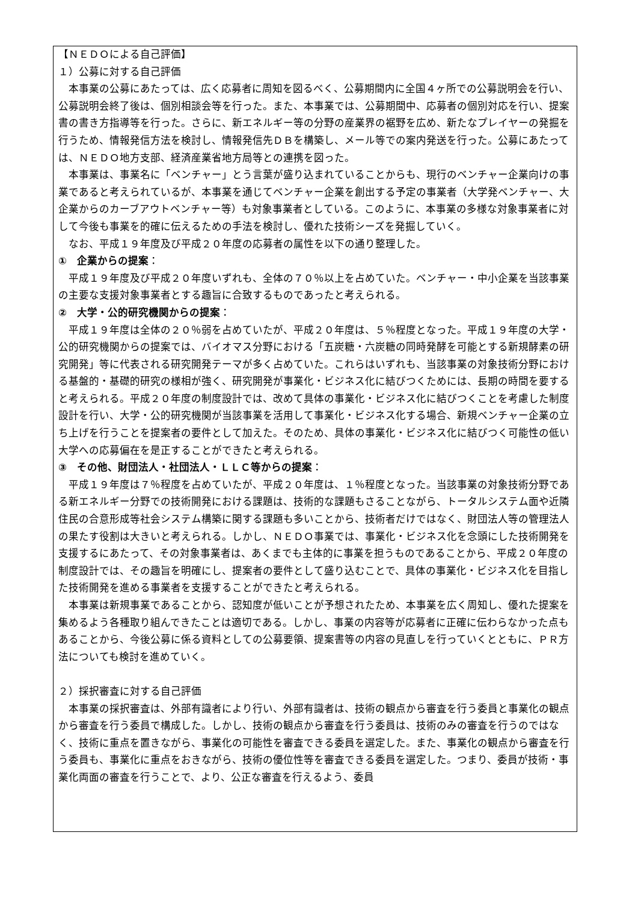【ＮＥＤＯによる自己評価】
１）公募に対する自己評価
本事業の公募にあたっては、広く応募者に周知を図るべく、公募期間内に全国４ヶ所での公募説明会を行い、公募説明会終了後は、個別相談会等を行った。また、本事業では、公募期間中、応募者の個別対応を行い、提案書の書き方指導等を行った。さらに、新エネルギー等の分野の産業界の裾野を広め、新たなプレイヤーの発掘を行うため、情報発信方法を検討し、情報発信先ＤＢを構築し、メール等での案内発送を行った。公募にあたっては、ＮＥＤＯ地方支部、経済産業省地方局等との連携を図った。
本事業は、事業名に「ベンチャー」とう言葉が盛り込まれていることからも、現行のベンチャー企業向けの事業であると考えられているが、本事業を通じてベンチャー企業を創出する予定の事業者（大学発ベンチャー、大企業からのカーブアウトベンチャー等）も対象事業者としている。このように、本事業の多様な対象事業者に対して今後も事業を的確に伝えるための手法を検討し、優れた技術シーズを発掘していく。
なお、平成１９年度及び平成２０年度の応募者の属性を以下の通り整理した。
①　企業からの提案：
平成１９年度及び平成２０年度いずれも、全体の７０％以上を占めていた。ベンチャー・中小企業を当該事業の主要な支援対象事業者とする趣旨に合致するものであったと考えられる。
②　大学・公的研究機関からの提案：
平成１９年度は全体の２０％弱を占めていたが、平成２０年度は、５％程度となった。平成１９年度の大学・公的研究機関からの提案では、バイオマス分野における「五炭糖・六炭糖の同時発酵を可能とする新規酵素の研究開発」等に代表される研究開発テーマが多く占めていた。これらはいずれも、当該事業の対象技術分野における基盤的・基礎的研究の様相が強く、研究開発が事業化・ビジネス化に結びつくためには、長期の時間を要すると考えられる。平成２０年度の制度設計では、改めて具体の事業化・ビジネス化に結びつくことを考慮した制度設計を行い、大学・公的研究機関が当該事業を活用して事業化・ビジネス化する場合、新規ベンチャー企業の立ち上げを行うことを提案者の要件として加えた。そのため、具体の事業化・ビジネス化に結びつく可能性の低い大学への応募偏在を是正することができたと考えられる。
③　その他、財団法人・社団法人・ＬＬＣ等からの提案：
平成１９年度は７％程度を占めていたが、平成２０年度は、１％程度となった。当該事業の対象技術分野である新エネルギー分野での技術開発における課題は、技術的な課題もさることながら、トータルシステム面や近隣住民の合意形成等社会システム構築に関する課題も多いことから、技術者だけではなく、財団法人等の管理法人の果たす役割は大きいと考えられる。しかし、ＮＥＤＯ事業では、事業化・ビジネス化を念頭にした技術開発を支援するにあたって、その対象事業者は、あくまでも主体的に事業を担うものであることから、平成２０年度の制度設計では、その趣旨を明確にし、提案者の要件として盛り込むことで、具体の事業化・ビジネス化を目指した技術開発を進める事業者を支援することができたと考えられる。
本事業は新規事業であることから、認知度が低いことが予想されたため、本事業を広く周知し、優れた提案を集めるよう各種取り組んできたことは適切である。しかし、事業の内容等が応募者に正確に伝わらなかった点もあることから、今後公募に係る資料としての公募要領、提案書等の内容の見直しを行っていくとともに、ＰＲ方法についても検討を進めていく。
２）採択審査に対する自己評価
本事業の採択審査は、外部有識者により行い、外部有識者は、技術の観点から審査を行う委員と事業化の観点から審査を行う委員で構成した。しかし、技術の観点から審査を行う委員は、技術のみの審査を行うのではなく、技術に重点を置きながら、事業化の可能性を審査できる委員を選定した。また、事業化の観点から審査を行う委員も、事業化に重点をおきながら、技術の優位性等を審査できる委員を選定した。つまり、委員が技術・事業化両面の審査を行うことで、より、公正な審査を行えるよう、委員